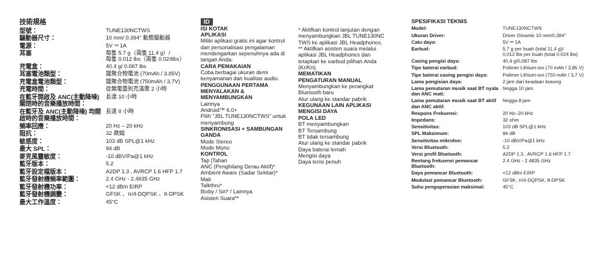技術規格
| 型號： | TUNE130NCTWS |
| 驅動器尺寸： | 10 mm/ 0.394" 動態驅動器 |
| 電源： | 5V ⎓ 1A |
| 耳塞 | 每隻 5.7 g（兩隻 11.4 g）/ 每隻 0.012 lbs（兩隻 0.024lbs） |
| 充電盒： | 40.4 g/ 0.087 lbs |
| 耳塞電池類型： | 鋰聚合物電池 (70mAh / 3.85V) |
| 充電盒電池類型： | 鋰聚合物電池 (750mAh / 3.7V) |
| 充電時間： | 從無電量到充滿需 2 小時 |
| 在藍牙開啟及 ANC(主動降噪) 關閉時的音樂播放時間： | 長達 10 小時 |
| 在藍牙及 ANC(主動降噪) 均開啟時的音樂播放時間： | 長達 8 小時 |
| 頻率回應： | 20 Hz – 20 kHz |
| 阻抗： | 32 歐姆 |
| 敏感度： | 103 dB SPL@1 kHz |
| 最大 SPL： | 94 dB |
| 麥克風靈敏度： | -10 dBV/Pa@1 kHz |
| 藍牙版本： | 5.2 |
| 藍牙設定檔版本： | A2DP 1.3 , AVRCP 1.6 HFP 1.7 |
| 藍牙發射機頻率範圍： | 2.4 GHz - 2.4835 GHz |
| 藍牙發射機功率： | <12 dBm EIRP |
| 藍牙發射機調變： | GFSK 、π/4-DQPSK 、8-DPSK |
| 最大工作溫度： | 45°C |
ID
ISI KOTAK
APLIKASI
Miliki aplikasi gratis ini agar kontrol dan personalisasi pengalaman mendengarkan sepenuhnya ada di tangan Anda.
CARA PEMAKAIAN
Coba berbagai ukuran demi kenyamanan dan kualitas audio.
PENGGUNAAN PERTAMA
MENYALAKAN & MENYAMBUNGKAN
Lainnya
Android™ 6.0+
Pilih "JBL TUNE130NCTWS" untuk menyambung
SINKRONISASI + SAMBUNGAN GANDA
Mode Stereo
Mode Mono
KONTROL
Tap |Tahan
ANC (Penghilang Derau Aktif)*
Ambient Aware (Sadar Sekitar)*
Mati
Talkthru*
Bixby / Siri* / Lainnya
Asisten Suara**
* Aktifkan kontrol lanjutan dengan menyambungkan JBL TUNE130NC TWS ke aplikasi JBL Headphones.
** Aktifkan asisten suara melalui aplikasi JBL Headphones dan tetapkan ke earbud pilihan Anda (Kr/Kn).
MEMATIKAN
PENGATURAN MANUAL
Menyambungkan ke perangkat Bluetooth baru
Atur ulang ke standar pabrik
KEGUNAAN LAIN APLIKASI
MENGISI DAYA
POLA LED
BT menyambungkan
BT Tersambung
BT tidak tersambung
Atur ulang ke standar pabrik
Daya baterai lemah
Mengisi daya
Daya terisi penuh
SPESIFIKASI TEKNIS
| Model: | TUNE130NCTWS |
| Ukuran Driver: | Driver Dinamis 10 mm/0,394" |
| Catu daya: | 5V ⎓ 1A |
| Earbud: | 5,7 g per buah (total 11,4 g)/ 0,012 lbs per buah (total 0,024 lbs) |
| Casing pengisi daya: | 40,4 g/0,087 lbs |
| Tipe baterai earbud: | Polimer Lithium-ion (70 mAh / 3,85 V) |
| Tipe baterai casing pengisi daya: | Polimer Lithium-ion (750 mAh / 3,7 V) |
| Lama pengisian daya: | 2 jam dari keadaan kosong |
| Lama pemutaran musik saat BT nyala dan ANC mati: | hingga 10 jam |
| Lama pemutaran musik saat BT aktif dan ANC aktif: | hingga 8 jam |
| Respons Frekuensi: | 20 Hz–20 kHz |
| Impedans: | 32 ohm |
| Sensitivitas: | 103 dB SPL@1 kHz |
| SPL Maksimum: | 94 dB |
| Sensitivitas mikrofon: | -10 dBV/Pa@1 kHz |
| Versi Bluetooth: | 5.2 |
| Versi profil Bluetooth: | A2DP 1.3 , AVRCP 1.6 HFP 1.7 |
| Rentang frekuensi pemancar Bluetooth: | 2.4 GHz - 2.4835 GHz |
| Daya pemancar Bluetooth: | <12 dBm EIRP |
| Modulasi pemancar Bluetooth: | GFSK, π/4-DQPSK, 8-DPSK |
| Suhu pengoperasian maksimal: | 45°C |